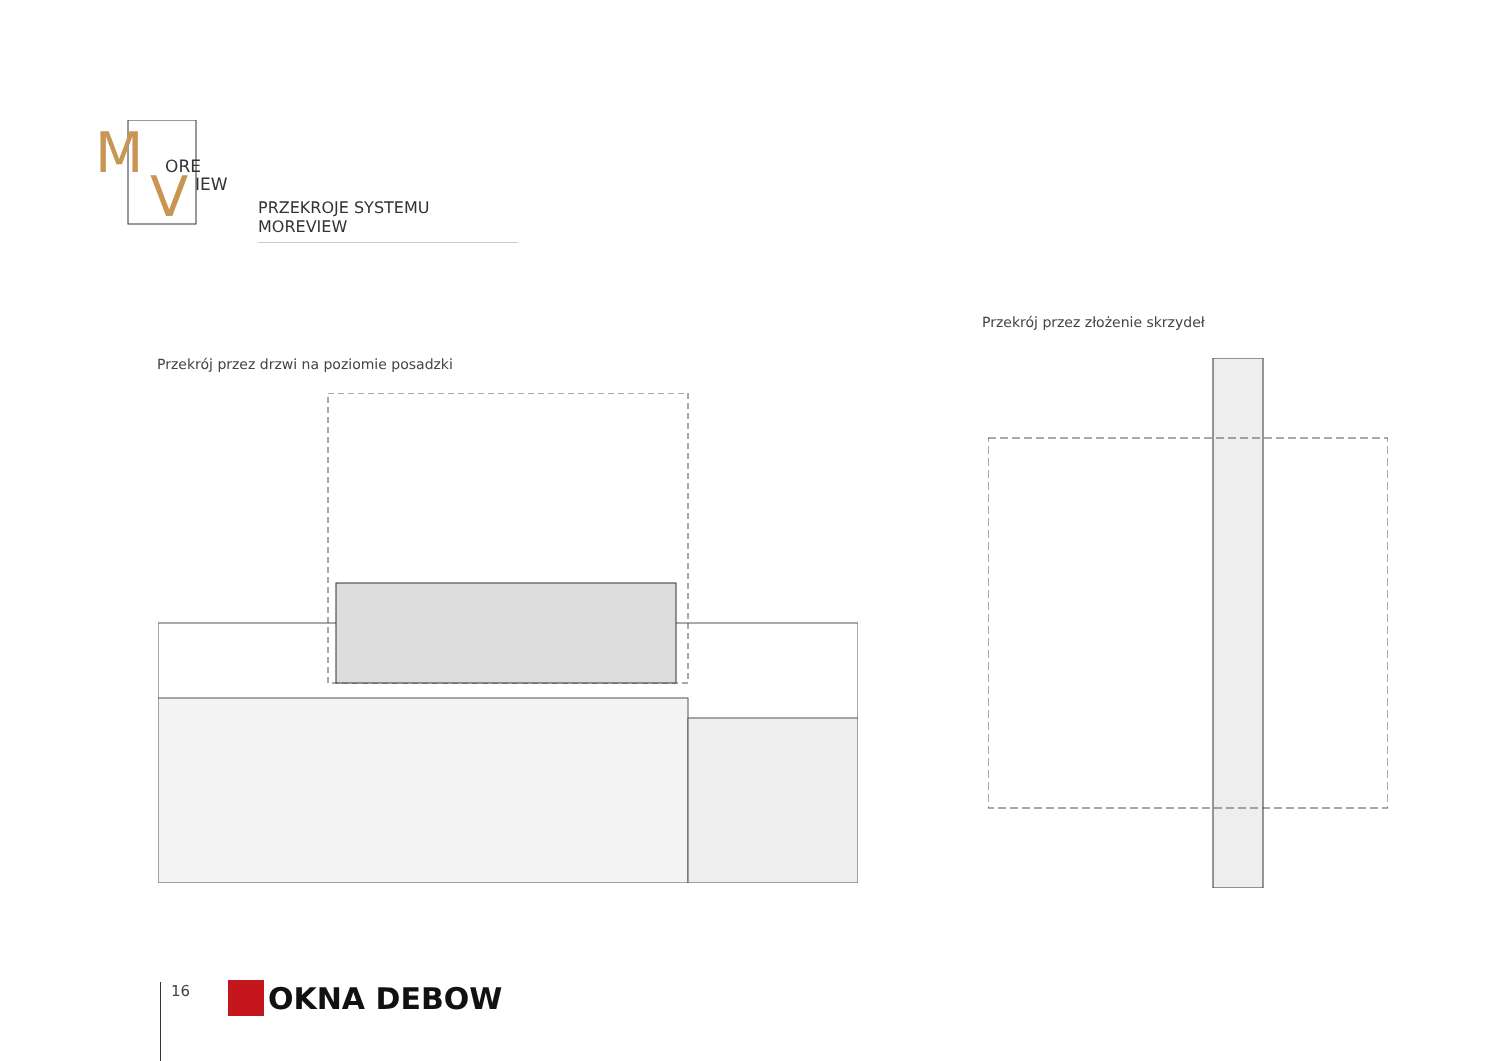M
ORE
V
IEW
PRZEKROJE SYSTEMU MOREVIEW
Przekrój przez złożenie skrzydeł
Przekrój przez drzwi na poziomie posadzki
16 OKNA DEBOW